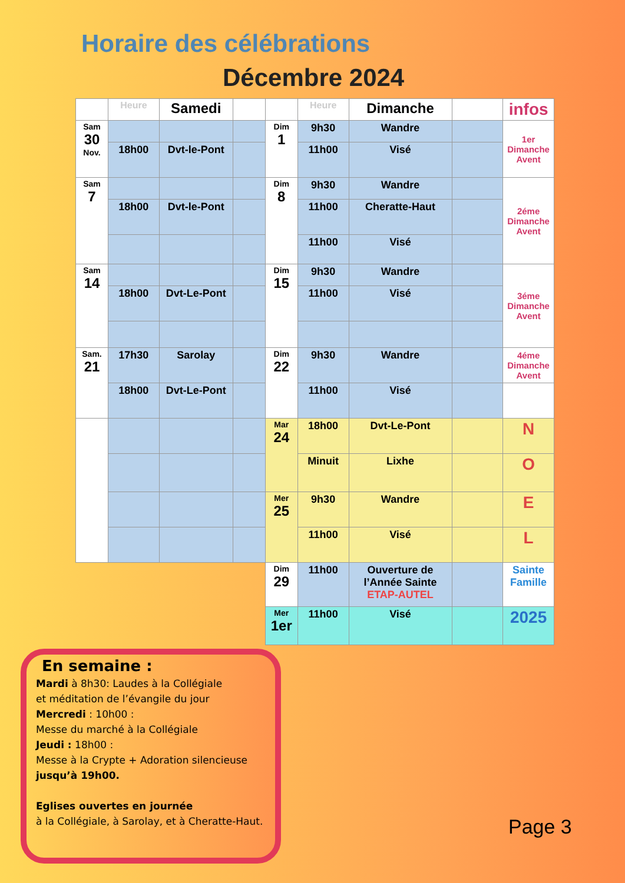Horaire des célébrations
Décembre 2024
| | Heure | Samedi | | | Heure | Dimanche | | infos |
| --- | --- | --- | --- | --- | --- | --- | --- | --- |
| Sam 30 Nov. | | | | Dim 1 | 9h30 | Wandre | | 1er Dimanche Avent |
| | 18h00 | Dvt-le-Pont | | | 11h00 | Visé | | |
| Sam 7 | | | | Dim 8 | 9h30 | Wandre | | 2éme Dimanche Avent |
| | 18h00 | Dvt-le-Pont | | | 11h00 | Cheratte-Haut | | |
| | | | | | 11h00 | Visé | | |
| Sam 14 | | | | Dim 15 | 9h30 | Wandre | | 3éme Dimanche Avent |
| | 18h00 | Dvt-Le-Pont | | | 11h00 | Visé | | |
| Sam. 21 | 17h30 | Sarolay | | Dim 22 | 9h30 | Wandre | | 4éme Dimanche Avent |
| | 18h00 | Dvt-Le-Pont | | | 11h00 | Visé | | |
| | | | | Mar 24 | 18h00 | Dvt-Le-Pont | | N |
| | | | | | Minuit | Lixhe | | O |
| | | | | Mer 25 | 9h30 | Wandre | | E |
| | | | | | 11h00 | Visé | | L |
| | | | | Dim 29 | 11h00 | Ouverture de l’Année Sainte ETAP-AUTEL | | Sainte Famille |
| | | | | Mer 1er | 11h00 | Visé | | 2025 |
En semaine :
Mardi à 8h30: Laudes à la Collégiale
et méditation de l’évangile du jour
Mercredi : 10h00 :
Messe du marché à la Collégiale
Jeudi : 18h00 :
Messe à la Crypte + Adoration silencieuse
jusqu’à 19h00.
Eglises ouvertes en journée
à la Collégiale, à Sarolay, et à Cheratte-Haut.
Page 3